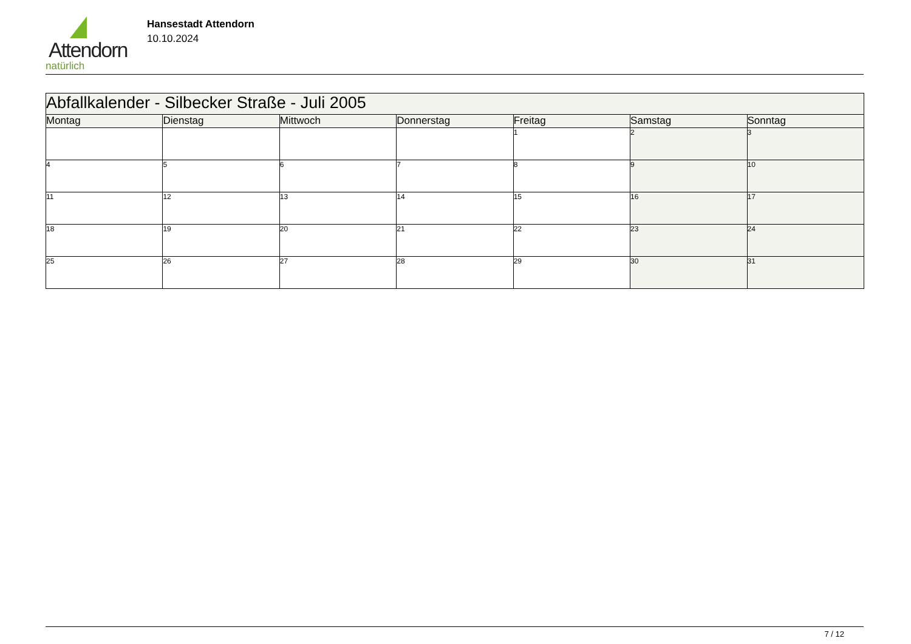Attendorn
natürlich
Hansestadt Attendorn
10.10.2024
| Abfallkalender - Silbecker Straße - Juli 2005 | | | | | | |
| --- | --- | --- | --- | --- | --- | --- |
| Montag | Dienstag | Mittwoch | Donnerstag | Freitag | Samstag | Sonntag |
| | | | | 1 | 2 | 3 |
| 4 | 5 | 6 | 7 | 8 | 9 | 10 |
| 11 | 12 | 13 | 14 | 15 | 16 | 17 |
| 18 | 19 | 20 | 21 | 22 | 23 | 24 |
| 25 | 26 | 27 | 28 | 29 | 30 | 31 |
7 / 12